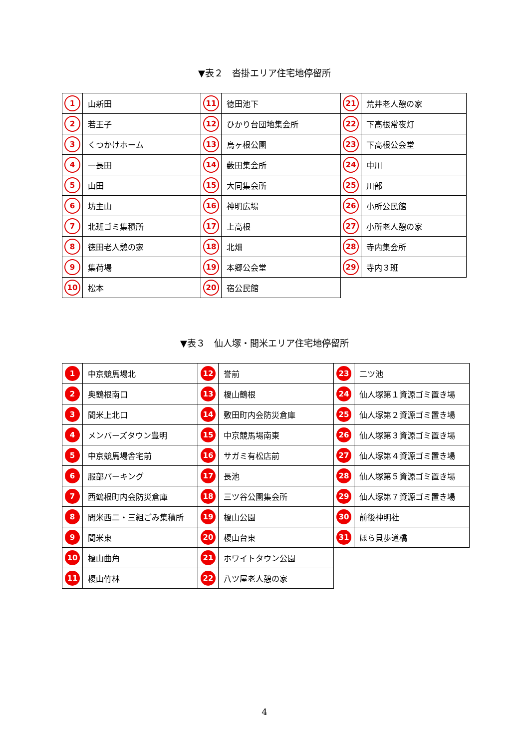▼表２　沓掛エリア住宅地停留所
| 1 | 山新田 | 11 | 徳田池下 | 21 | 荒井老人憩の家 |
| 2 | 若王子 | 12 | ひかり台団地集会所 | 22 | 下高根常夜灯 |
| 3 | くつかけホーム | 13 | 烏ヶ根公園 | 23 | 下高根公会堂 |
| 4 | 一長田 | 14 | 薮田集会所 | 24 | 中川 |
| 5 | 山田 | 15 | 大同集会所 | 25 | 川部 |
| 6 | 坊主山 | 16 | 神明広場 | 26 | 小所公民館 |
| 7 | 北班ゴミ集積所 | 17 | 上高根 | 27 | 小所老人憩の家 |
| 8 | 徳田老人憩の家 | 18 | 北畑 | 28 | 寺内集会所 |
| 9 | 集荷場 | 19 | 本郷公会堂 | 29 | 寺内３班 |
| 10 | 松本 | 20 | 宿公民館 | | |
▼表３　仙人塚・間米エリア住宅地停留所
| 1 | 中京競馬場北 | 12 | 誉前 | 23 | 二ツ池 |
| 2 | 奥鶴根南口 | 13 | 榎山鶴根 | 24 | 仙人塚第１資源ゴミ置き場 |
| 3 | 間米上北口 | 14 | 敷田町内会防災倉庫 | 25 | 仙人塚第２資源ゴミ置き場 |
| 4 | メンバーズタウン豊明 | 15 | 中京競馬場南東 | 26 | 仙人塚第３資源ゴミ置き場 |
| 5 | 中京競馬場舎宅前 | 16 | サガミ有松店前 | 27 | 仙人塚第４資源ゴミ置き場 |
| 6 | 服部パーキング | 17 | 長池 | 28 | 仙人塚第５資源ゴミ置き場 |
| 7 | 西鶴根町内会防災倉庫 | 18 | 三ツ谷公園集会所 | 29 | 仙人塚第７資源ゴミ置き場 |
| 8 | 間米西二・三組ごみ集積所 | 19 | 榎山公園 | 30 | 前後神明社 |
| 9 | 間米東 | 20 | 榎山台東 | 31 | ほら貝歩道橋 |
| 10 | 榎山曲角 | 21 | ホワイトタウン公園 | | |
| 11 | 榎山竹林 | 22 | 八ツ屋老人憩の家 | | |
4